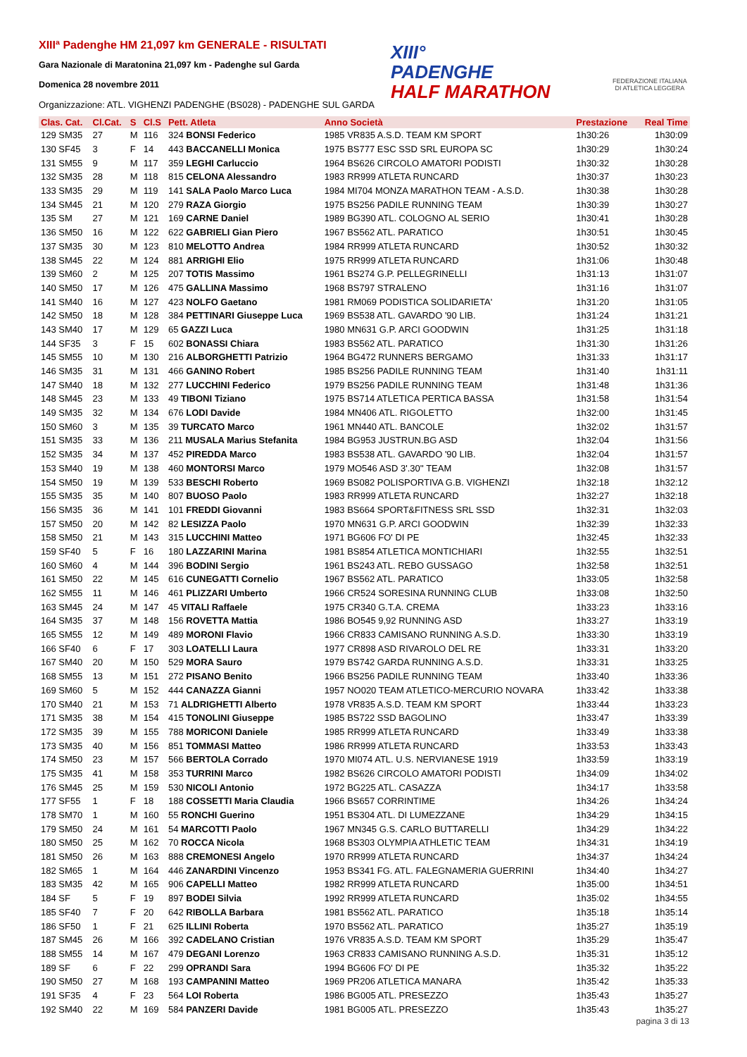XIIIª Padenghe HM 21,097 km GENERALE - RISULTATI
Gara Nazionale di Maratonina 21,097 km - Padenghe sul Garda
Domenica 28 novembre 2011
Organizzazione: ATL. VIGHENZI PADENGHE (BS028) - PADENGHE SUL GARDA
XIII°
PADENGHE
HALF MARATHON
FEDERAZIONE ITALIANA
DI ATLETICA LEGGERA
| Clas. Cat. | Cl.Cat. | S | Cl.S | Pett. Atleta | Anno Società | Prestazione | Real Time |
| --- | --- | --- | --- | --- | --- | --- | --- |
| 129 SM35 | 27 | M | 116 | 324 BONSI Federico | 1985 VR835 A.S.D. TEAM KM SPORT | 1h30:26 | 1h30:09 |
| 130 SF45 | 3 | F | 14 | 443 BACCANELLI Monica | 1975 BS777 ESC SSD SRL EUROPA SC | 1h30:29 | 1h30:24 |
| 131 SM55 | 9 | M | 117 | 359 LEGHI Carluccio | 1964 BS626 CIRCOLO AMATORI PODISTI | 1h30:32 | 1h30:28 |
| 132 SM35 | 28 | M | 118 | 815 CELONA Alessandro | 1983 RR999 ATLETA RUNCARD | 1h30:37 | 1h30:23 |
| 133 SM35 | 29 | M | 119 | 141 SALA Paolo Marco Luca | 1984 MI704 MONZA MARATHON TEAM - A.S.D. | 1h30:38 | 1h30:28 |
| 134 SM45 | 21 | M | 120 | 279 RAZA Giorgio | 1975 BS256 PADILE RUNNING TEAM | 1h30:39 | 1h30:27 |
| 135 SM | 27 | M | 121 | 169 CARNE Daniel | 1989 BG390 ATL. COLOGNO AL SERIO | 1h30:41 | 1h30:28 |
| 136 SM50 | 16 | M | 122 | 622 GABRIELI Gian Piero | 1967 BS562 ATL. PARATICO | 1h30:51 | 1h30:45 |
| 137 SM35 | 30 | M | 123 | 810 MELOTTO Andrea | 1984 RR999 ATLETA RUNCARD | 1h30:52 | 1h30:32 |
| 138 SM45 | 22 | M | 124 | 881 ARRIGHI Elio | 1975 RR999 ATLETA RUNCARD | 1h31:06 | 1h30:48 |
| 139 SM60 | 2 | M | 125 | 207 TOTIS Massimo | 1961 BS274 G.P. PELLEGRINELLI | 1h31:13 | 1h31:07 |
| 140 SM50 | 17 | M | 126 | 475 GALLINA Massimo | 1968 BS797 STRALENO | 1h31:16 | 1h31:07 |
| 141 SM40 | 16 | M | 127 | 423 NOLFO Gaetano | 1981 RM069 PODISTICA SOLIDARIETA' | 1h31:20 | 1h31:05 |
| 142 SM50 | 18 | M | 128 | 384 PETTINARI Giuseppe Luca | 1969 BS538 ATL. GAVARDO '90 LIB. | 1h31:24 | 1h31:21 |
| 143 SM40 | 17 | M | 129 | 65 GAZZI Luca | 1980 MN631 G.P. ARCI GOODWIN | 1h31:25 | 1h31:18 |
| 144 SF35 | 3 | F | 15 | 602 BONASSI Chiara | 1983 BS562 ATL. PARATICO | 1h31:30 | 1h31:26 |
| 145 SM55 | 10 | M | 130 | 216 ALBORGHETTI Patrizio | 1964 BG472 RUNNERS BERGAMO | 1h31:33 | 1h31:17 |
| 146 SM35 | 31 | M | 131 | 466 GANINO Robert | 1985 BS256 PADILE RUNNING TEAM | 1h31:40 | 1h31:11 |
| 147 SM40 | 18 | M | 132 | 277 LUCCHINI Federico | 1979 BS256 PADILE RUNNING TEAM | 1h31:48 | 1h31:36 |
| 148 SM45 | 23 | M | 133 | 49 TIBONI Tiziano | 1975 BS714 ATLETICA PERTICA BASSA | 1h31:58 | 1h31:54 |
| 149 SM35 | 32 | M | 134 | 676 LODI Davide | 1984 MN406 ATL. RIGOLETTO | 1h32:00 | 1h31:45 |
| 150 SM60 | 3 | M | 135 | 39 TURCATO Marco | 1961 MN440 ATL. BANCOLE | 1h32:02 | 1h31:57 |
| 151 SM35 | 33 | M | 136 | 211 MUSALA Marius Stefanita | 1984 BG953 JUSTRUN.BG ASD | 1h32:04 | 1h31:56 |
| 152 SM35 | 34 | M | 137 | 452 PIREDDA Marco | 1983 BS538 ATL. GAVARDO '90 LIB. | 1h32:04 | 1h31:57 |
| 153 SM40 | 19 | M | 138 | 460 MONTORSI Marco | 1979 MO546 ASD 3'.30'' TEAM | 1h32:08 | 1h31:57 |
| 154 SM50 | 19 | M | 139 | 533 BESCHI Roberto | 1969 BS082 POLISPORTIVA G.B. VIGHENZI | 1h32:18 | 1h32:12 |
| 155 SM35 | 35 | M | 140 | 807 BUOSO Paolo | 1983 RR999 ATLETA RUNCARD | 1h32:27 | 1h32:18 |
| 156 SM35 | 36 | M | 141 | 101 FREDDI Giovanni | 1983 BS664 SPORT&FITNESS SRL SSD | 1h32:31 | 1h32:03 |
| 157 SM50 | 20 | M | 142 | 82 LESIZZA Paolo | 1970 MN631 G.P. ARCI GOODWIN | 1h32:39 | 1h32:33 |
| 158 SM50 | 21 | M | 143 | 315 LUCCHINI Matteo | 1971 BG606 FO' DI PE | 1h32:45 | 1h32:33 |
| 159 SF40 | 5 | F | 16 | 180 LAZZARINI Marina | 1981 BS854 ATLETICA MONTICHIARI | 1h32:55 | 1h32:51 |
| 160 SM60 | 4 | M | 144 | 396 BODINI Sergio | 1961 BS243 ATL. REBO GUSSAGO | 1h32:58 | 1h32:51 |
| 161 SM50 | 22 | M | 145 | 616 CUNEGATTI Cornelio | 1967 BS562 ATL. PARATICO | 1h33:05 | 1h32:58 |
| 162 SM55 | 11 | M | 146 | 461 PLIZZARI Umberto | 1966 CR524 SORESINA RUNNING CLUB | 1h33:08 | 1h32:50 |
| 163 SM45 | 24 | M | 147 | 45 VITALI Raffaele | 1975 CR340 G.T.A. CREMA | 1h33:23 | 1h33:16 |
| 164 SM35 | 37 | M | 148 | 156 ROVETTA Mattia | 1986 BO545 9,92 RUNNING ASD | 1h33:27 | 1h33:19 |
| 165 SM55 | 12 | M | 149 | 489 MORONI Flavio | 1966 CR833 CAMISANO RUNNING A.S.D. | 1h33:30 | 1h33:19 |
| 166 SF40 | 6 | F | 17 | 303 LOATELLI Laura | 1977 CR898 ASD RIVAROLO DEL RE | 1h33:31 | 1h33:20 |
| 167 SM40 | 20 | M | 150 | 529 MORA Sauro | 1979 BS742 GARDA RUNNING A.S.D. | 1h33:31 | 1h33:25 |
| 168 SM55 | 13 | M | 151 | 272 PISANO Benito | 1966 BS256 PADILE RUNNING TEAM | 1h33:40 | 1h33:36 |
| 169 SM60 | 5 | M | 152 | 444 CANAZZA Gianni | 1957 NO020 TEAM ATLETICO-MERCURIO NOVARA | 1h33:42 | 1h33:38 |
| 170 SM40 | 21 | M | 153 | 71 ALDRIGHETTI Alberto | 1978 VR835 A.S.D. TEAM KM SPORT | 1h33:44 | 1h33:23 |
| 171 SM35 | 38 | M | 154 | 415 TONOLINI Giuseppe | 1985 BS722 SSD BAGOLINO | 1h33:47 | 1h33:39 |
| 172 SM35 | 39 | M | 155 | 788 MORICONI Daniele | 1985 RR999 ATLETA RUNCARD | 1h33:49 | 1h33:38 |
| 173 SM35 | 40 | M | 156 | 851 TOMMASI Matteo | 1986 RR999 ATLETA RUNCARD | 1h33:53 | 1h33:43 |
| 174 SM50 | 23 | M | 157 | 566 BERTOLA Corrado | 1970 MI074 ATL. U.S. NERVIANESE 1919 | 1h33:59 | 1h33:19 |
| 175 SM35 | 41 | M | 158 | 353 TURRINI Marco | 1982 BS626 CIRCOLO AMATORI PODISTI | 1h34:09 | 1h34:02 |
| 176 SM45 | 25 | M | 159 | 530 NICOLI Antonio | 1972 BG225 ATL. CASAZZA | 1h34:17 | 1h33:58 |
| 177 SF55 | 1 | F | 18 | 188 COSSETTI Maria Claudia | 1966 BS657 CORRINTIME | 1h34:26 | 1h34:24 |
| 178 SM70 | 1 | M | 160 | 55 RONCHI Guerino | 1951 BS304 ATL. DI LUMEZZANE | 1h34:29 | 1h34:15 |
| 179 SM50 | 24 | M | 161 | 54 MARCOTTI Paolo | 1967 MN345 G.S. CARLO BUTTARELLI | 1h34:29 | 1h34:22 |
| 180 SM50 | 25 | M | 162 | 70 ROCCA Nicola | 1968 BS303 OLYMPIA ATHLETIC TEAM | 1h34:31 | 1h34:19 |
| 181 SM50 | 26 | M | 163 | 888 CREMONESI Angelo | 1970 RR999 ATLETA RUNCARD | 1h34:37 | 1h34:24 |
| 182 SM65 | 1 | M | 164 | 446 ZANARDINI Vincenzo | 1953 BS341 FG. ATL. FALEGNAMERIA GUERRINI | 1h34:40 | 1h34:27 |
| 183 SM35 | 42 | M | 165 | 906 CAPELLI Matteo | 1982 RR999 ATLETA RUNCARD | 1h35:00 | 1h34:51 |
| 184 SF | 5 | F | 19 | 897 BODEI Silvia | 1992 RR999 ATLETA RUNCARD | 1h35:02 | 1h34:55 |
| 185 SF40 | 7 | F | 20 | 642 RIBOLLA Barbara | 1981 BS562 ATL. PARATICO | 1h35:18 | 1h35:14 |
| 186 SF50 | 1 | F | 21 | 625 ILLINI Roberta | 1970 BS562 ATL. PARATICO | 1h35:27 | 1h35:19 |
| 187 SM45 | 26 | M | 166 | 392 CADELANO Cristian | 1976 VR835 A.S.D. TEAM KM SPORT | 1h35:29 | 1h35:47 |
| 188 SM55 | 14 | M | 167 | 479 DEGANI Lorenzo | 1963 CR833 CAMISANO RUNNING A.S.D. | 1h35:31 | 1h35:12 |
| 189 SF | 6 | F | 22 | 299 OPRANDI Sara | 1994 BG606 FO' DI PE | 1h35:32 | 1h35:22 |
| 190 SM50 | 27 | M | 168 | 193 CAMPANINI Matteo | 1969 PR206 ATLETICA MANARA | 1h35:42 | 1h35:33 |
| 191 SF35 | 4 | F | 23 | 564 LOI Roberta | 1986 BG005 ATL. PRESEZZO | 1h35:43 | 1h35:27 |
| 192 SM40 | 22 | M | 169 | 584 PANZERI Davide | 1981 BG005 ATL. PRESEZZO | 1h35:43 | 1h35:27 |
pagina 3 di 13